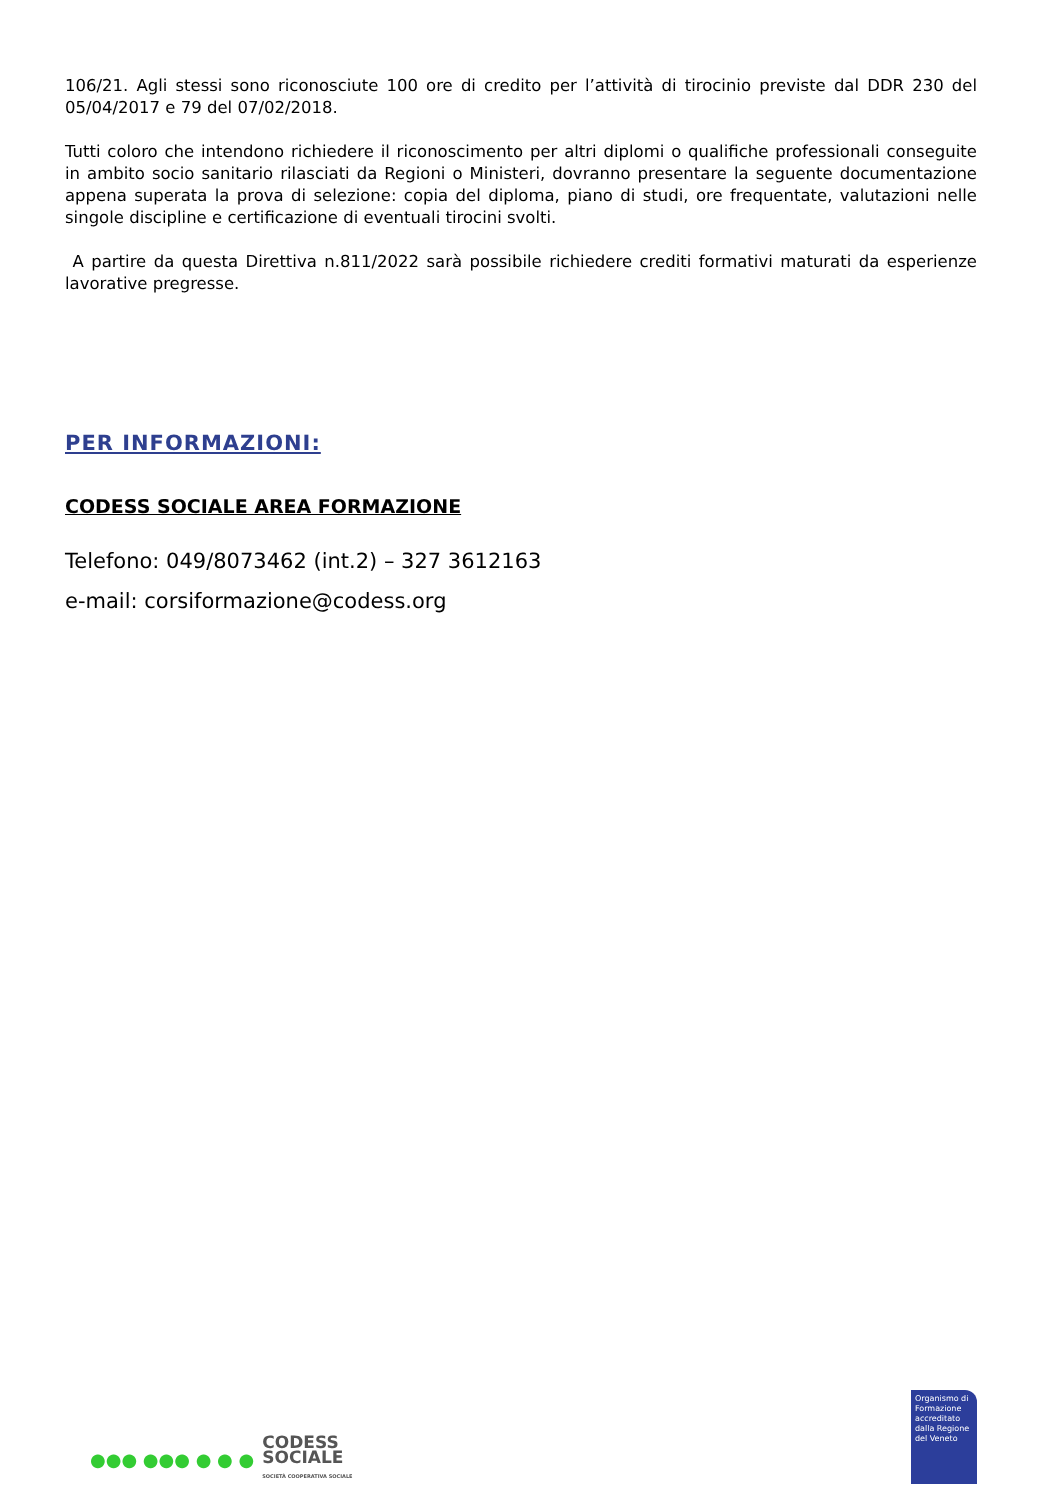106/21. Agli stessi sono riconosciute 100 ore di credito per l’attività di tirocinio previste dal DDR 230 del 05/04/2017 e 79 del 07/02/2018.
Tutti coloro che intendono richiedere il riconoscimento per altri diplomi o qualifiche professionali conseguite in ambito socio sanitario rilasciati da Regioni o Ministeri, dovranno presentare la seguente documentazione appena superata la prova di selezione: copia del diploma, piano di studi, ore frequentate, valutazioni nelle singole discipline e certificazione di eventuali tirocini svolti.
A partire da questa Direttiva n.811/2022 sarà possibile richiedere crediti formativi maturati da esperienze lavorative pregresse.
PER INFORMAZIONI:
CODESS SOCIALE AREA FORMAZIONE
Telefono: 049/8073462 (int.2) – 327 3612163
e-mail: corsiformazione@codess.org
●●● ●●● ● ● ●
CODESS
SOCIALE
SOCIETÀ COOPERATIVA SOCIALE
Organismo di Formazione accreditato dalla Regione del Veneto